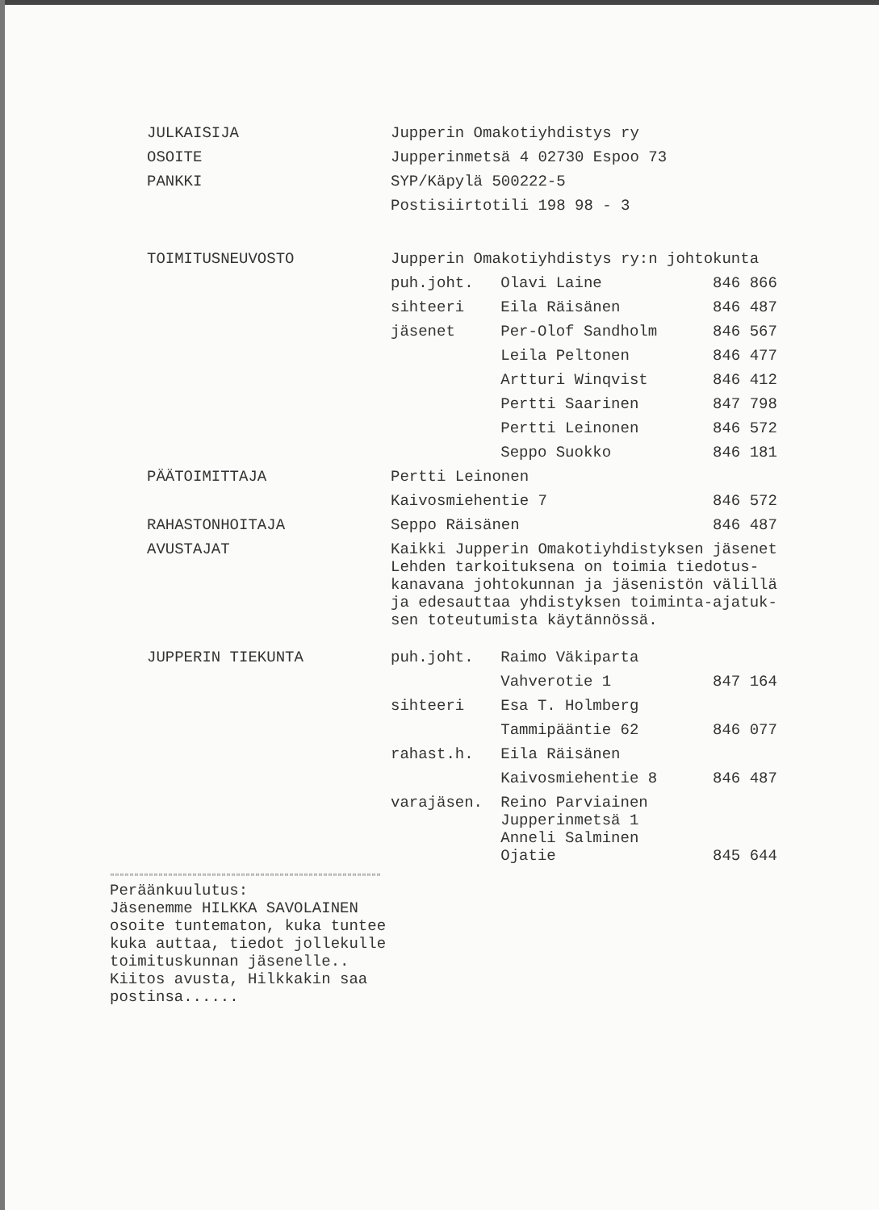| JULKAISIJA | Jupperin Omakotiyhdistys ry | | |
| OSOITE | Jupperinmetsä 4 02730 Espoo 73 | | |
| PANKKI | SYP/Käpylä 500222-5 | | |
| | Postisiirtotili 198 98 - 3 | | |
| TOIMITUSNEUVOSTO | Jupperin Omakotiyhdistys ry:n johtokunta | | |
| | puh.joht. | Olavi Laine | 846 866 |
| | sihteeri | Eila Räisänen | 846 487 |
| | jäsenet | Per-Olof Sandholm | 846 567 |
| | | Leila Peltonen | 846 477 |
| | | Artturi Winqvist | 846 412 |
| | | Pertti Saarinen | 847 798 |
| | | Pertti Leinonen | 846 572 |
| | | Seppo Suokko | 846 181 |
| PÄÄTOIMITTAJA | Pertti Leinonen | | |
| | Kaivosmiehentie 7 | | 846 572 |
| RAHASTONHOITAJA | Seppo Räisänen | | 846 487 |
| AVUSTAJAT | Kaikki Jupperin Omakotiyhdistyksen jäsenet Lehden tarkoituksena on toimia tiedotus- kanavana johtokunnan ja jäsenistön välillä ja edesauttaa yhdistyksen toiminta-ajatuk- sen toteutumista käytännössä. | | |
| JUPPERIN TIEKUNTA | puh.joht. | Raimo Väkiparta | |
| | | Vahverotie 1 | 847 164 |
| | sihteeri | Esa T. Holmberg | |
| | | Tammipääntie 62 | 846 077 |
| | rahast.h. | Eila Räisänen | |
| | | Kaivosmiehentie 8 | 846 487 |
| | varajäsen. | Reino Parviainen Jupperinmetsä 1 Anneli Salminen Ojatie | 845 644 |
""""""""""""""""""""""""""""""""""""""""""""""""""""""""
Peräänkuulutus:
Jäsenemme HILKKA SAVOLAINEN
osoite tuntematon, kuka tuntee
kuka auttaa, tiedot jollekulle
toimituskunnan jäsenelle..
Kiitos avusta, Hilkkakin saa postinsa......